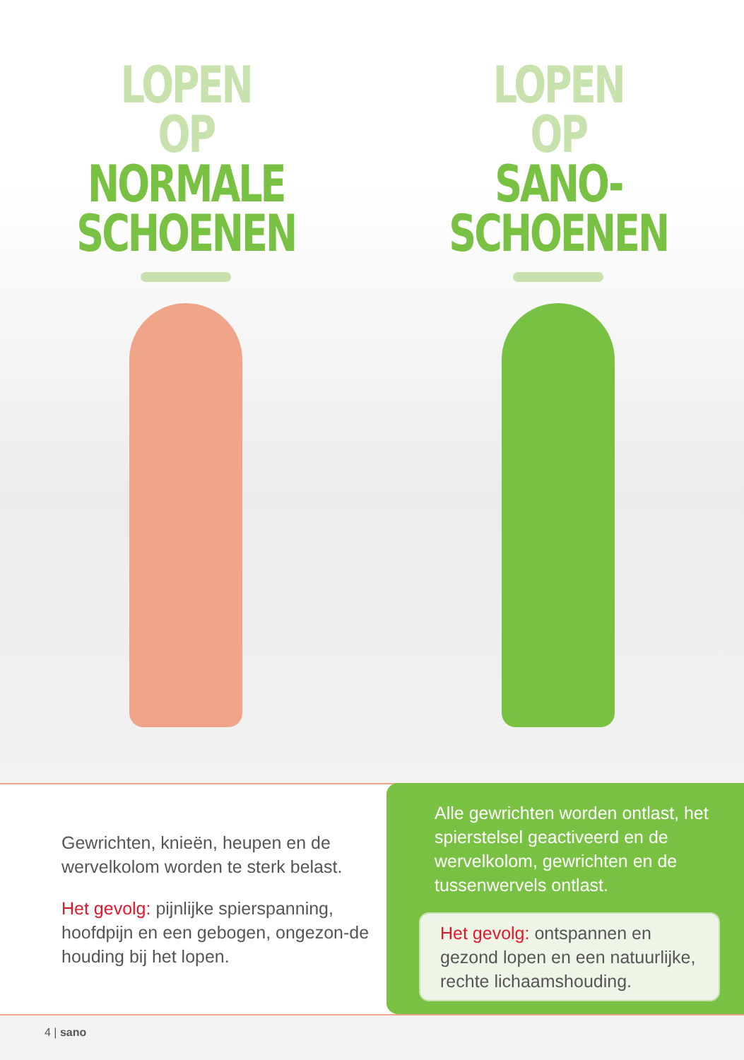LOPEN
OP
NORMALE
SCHOENEN
LOPEN
OP
SANO-
SCHOENEN
Gewrichten, knieën, heupen en de wervelkolom worden te sterk belast.
Het gevolg: pijnlijke spierspanning, hoofdpijn en een gebogen, ongezon-de houding bij het lopen.
Alle gewrichten worden ontlast, het spierstelsel geactiveerd en de wervelkolom, gewrichten en de tussenwervels ontlast.
Het gevolg: ontspannen en gezond lopen en een natuurlijke, rechte lichaamshouding.
4 | sano